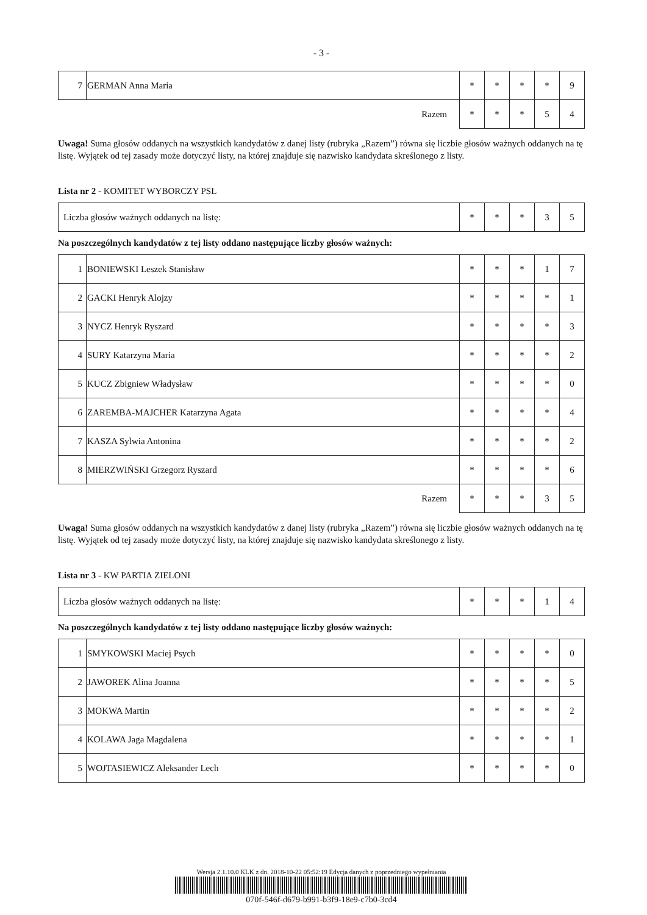- 3 -
| 7 | GERMAN Anna Maria | * | * | * | * | 9 |
| Razem | | * | * | * | 5 | 4 |
Uwaga! Suma głosów oddanych na wszystkich kandydatów z danej listy (rubryka „Razem”) równa się liczbie głosów ważnych oddanych na tę listę. Wyjątek od tej zasady może dotyczyć listy, na której znajduje się nazwisko kandydata skreślonego z listy.
Lista nr 2 - KOMITET WYBORCZY PSL
| Liczba głosów ważnych oddanych na listę: | * | * | * | 3 | 5 |
Na poszczególnych kandydatów z tej listy oddano następujące liczby głosów ważnych:
| 1 | BONIEWSKI Leszek Stanisław | * | * | * | 1 | 7 |
| 2 | GACKI Henryk Alojzy | * | * | * | * | 1 |
| 3 | NYCZ Henryk Ryszard | * | * | * | * | 3 |
| 4 | SURY Katarzyna Maria | * | * | * | * | 2 |
| 5 | KUCZ Zbigniew Władysław | * | * | * | * | 0 |
| 6 | ZAREMBA-MAJCHER Katarzyna Agata | * | * | * | * | 4 |
| 7 | KASZA Sylwia Antonina | * | * | * | * | 2 |
| 8 | MIERZWIŃSKI Grzegorz Ryszard | * | * | * | * | 6 |
| Razem | | * | * | * | 3 | 5 |
Uwaga! Suma głosów oddanych na wszystkich kandydatów z danej listy (rubryka „Razem”) równa się liczbie głosów ważnych oddanych na tę listę. Wyjątek od tej zasady może dotyczyć listy, na której znajduje się nazwisko kandydata skreślonego z listy.
Lista nr 3 - KW PARTIA ZIELONI
| Liczba głosów ważnych oddanych na listę: | * | * | * | 1 | 4 |
Na poszczególnych kandydatów z tej listy oddano następujące liczby głosów ważnych:
| 1 | SMYKOWSKI Maciej Psych | * | * | * | * | 0 |
| 2 | JAWOREK Alina Joanna | * | * | * | * | 5 |
| 3 | MOKWA Martin | * | * | * | * | 2 |
| 4 | KOLAWA Jaga Magdalena | * | * | * | * | 1 |
| 5 | WOJTASIEWICZ Aleksander Lech | * | * | * | * | 0 |
Wersja 2.1.10.0 KLK z dn. 2018-10-22 05:52:19 Edycja danych z poprzedniego wypełniania
070f-546f-d679-b991-b3f9-18e9-c7b0-3cd4